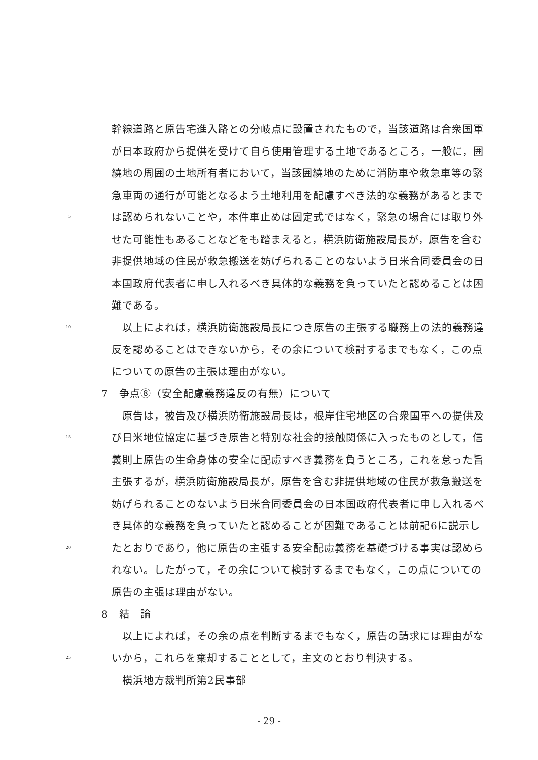幹線道路と原告宅進入路との分岐点に設置されたもので，当該道路は合衆国軍
が日本政府から提供を受けて自ら使用管理する土地であるところ，一般に，囲
繞地の周囲の土地所有者において，当該囲繞地のために消防車や救急車等の緊
急車両の通行が可能となるよう土地利用を配慮すべき法的な義務があるとまで
5 は認められないことや，本件車止めは固定式ではなく，緊急の場合には取り外
せた可能性もあることなどをも踏まえると，横浜防衛施設局長が，原告を含む
非提供地域の住民が救急搬送を妨げられることのないよう日米合同委員会の日
本国政府代表者に申し入れるべき具体的な義務を負っていたと認めることは困
難である。
10　以上によれば，横浜防衛施設局長につき原告の主張する職務上の法的義務違
反を認めることはできないから，その余について検討するまでもなく，この点
についての原告の主張は理由がない。
7　争点⑧（安全配慮義務違反の有無）について
　原告は，被告及び横浜防衛施設局長は，根岸住宅地区の合衆国軍への提供及
15 び日米地位協定に基づき原告と特別な社会的接触関係に入ったものとして，信
義則上原告の生命身体の安全に配慮すべき義務を負うところ，これを怠った旨
主張するが，横浜防衛施設局長が，原告を含む非提供地域の住民が救急搬送を
妨げられることのないよう日米合同委員会の日本国政府代表者に申し入れるべ
き具体的な義務を負っていたと認めることが困難であることは前記6に説示し
20 たとおりであり，他に原告の主張する安全配慮義務を基礎づける事実は認めら
れない。したがって，その余について検討するまでもなく，この点についての
原告の主張は理由がない。
8　結　論
　以上によれば，その余の点を判断するまでもなく，原告の請求には理由がな
25 いから，これらを棄却することとして，主文のとおり判決する。
　横浜地方裁判所第2民事部
- 29 -